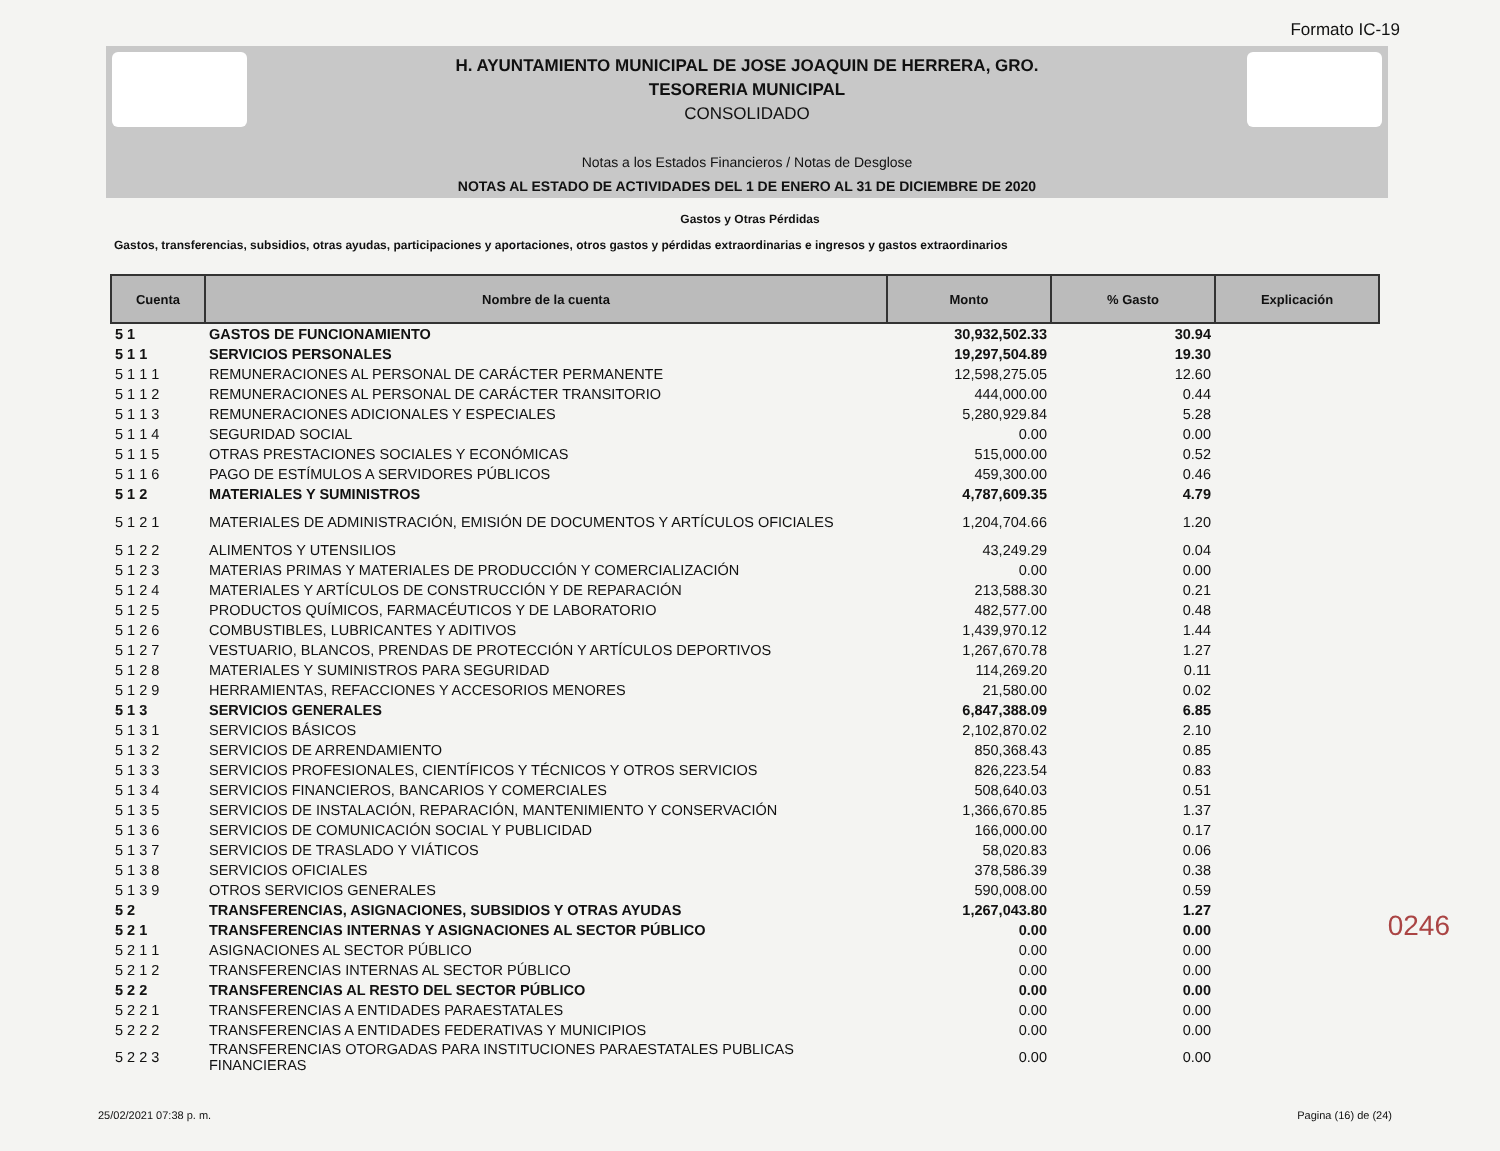Formato IC-19
H. AYUNTAMIENTO MUNICIPAL DE JOSE JOAQUIN DE HERRERA, GRO.
TESORERIA MUNICIPAL
CONSOLIDADO
Notas a los Estados Financieros / Notas de Desglose
NOTAS AL ESTADO DE ACTIVIDADES DEL 1 DE ENERO AL 31 DE DICIEMBRE DE 2020
Gastos y Otras Pérdidas
Gastos, transferencias, subsidios, otras ayudas, participaciones y aportaciones, otros gastos y pérdidas extraordinarias e ingresos y gastos extraordinarios
| Cuenta | Nombre de la cuenta | Monto | % Gasto | Explicación |
| --- | --- | --- | --- | --- |
| 5 1 | GASTOS DE FUNCIONAMIENTO | 30,932,502.33 | 30.94 | |
| 5 1 1 | SERVICIOS PERSONALES | 19,297,504.89 | 19.30 | |
| 5 1 1 1 | REMUNERACIONES AL PERSONAL DE CARÁCTER PERMANENTE | 12,598,275.05 | 12.60 | |
| 5 1 1 2 | REMUNERACIONES AL PERSONAL DE CARÁCTER TRANSITORIO | 444,000.00 | 0.44 | |
| 5 1 1 3 | REMUNERACIONES ADICIONALES Y ESPECIALES | 5,280,929.84 | 5.28 | |
| 5 1 1 4 | SEGURIDAD SOCIAL | 0.00 | 0.00 | |
| 5 1 1 5 | OTRAS PRESTACIONES SOCIALES Y ECONÓMICAS | 515,000.00 | 0.52 | |
| 5 1 1 6 | PAGO DE ESTÍMULOS A SERVIDORES PÚBLICOS | 459,300.00 | 0.46 | |
| 5 1 2 | MATERIALES Y SUMINISTROS | 4,787,609.35 | 4.79 | |
| 5 1 2 1 | MATERIALES DE ADMINISTRACIÓN, EMISIÓN DE DOCUMENTOS Y ARTÍCULOS OFICIALES | 1,204,704.66 | 1.20 | |
| 5 1 2 2 | ALIMENTOS Y UTENSILIOS | 43,249.29 | 0.04 | |
| 5 1 2 3 | MATERIAS PRIMAS Y MATERIALES DE PRODUCCIÓN Y COMERCIALIZACIÓN | 0.00 | 0.00 | |
| 5 1 2 4 | MATERIALES Y ARTÍCULOS DE CONSTRUCCIÓN Y DE REPARACIÓN | 213,588.30 | 0.21 | |
| 5 1 2 5 | PRODUCTOS QUÍMICOS, FARMACÉUTICOS Y DE LABORATORIO | 482,577.00 | 0.48 | |
| 5 1 2 6 | COMBUSTIBLES, LUBRICANTES Y ADITIVOS | 1,439,970.12 | 1.44 | |
| 5 1 2 7 | VESTUARIO, BLANCOS, PRENDAS DE PROTECCIÓN Y ARTÍCULOS DEPORTIVOS | 1,267,670.78 | 1.27 | |
| 5 1 2 8 | MATERIALES Y SUMINISTROS PARA SEGURIDAD | 114,269.20 | 0.11 | |
| 5 1 2 9 | HERRAMIENTAS, REFACCIONES Y ACCESORIOS MENORES | 21,580.00 | 0.02 | |
| 5 1 3 | SERVICIOS GENERALES | 6,847,388.09 | 6.85 | |
| 5 1 3 1 | SERVICIOS BÁSICOS | 2,102,870.02 | 2.10 | |
| 5 1 3 2 | SERVICIOS DE ARRENDAMIENTO | 850,368.43 | 0.85 | |
| 5 1 3 3 | SERVICIOS PROFESIONALES, CIENTÍFICOS Y TÉCNICOS Y OTROS SERVICIOS | 826,223.54 | 0.83 | |
| 5 1 3 4 | SERVICIOS FINANCIEROS, BANCARIOS Y COMERCIALES | 508,640.03 | 0.51 | |
| 5 1 3 5 | SERVICIOS DE INSTALACIÓN, REPARACIÓN, MANTENIMIENTO Y CONSERVACIÓN | 1,366,670.85 | 1.37 | |
| 5 1 3 6 | SERVICIOS DE COMUNICACIÓN SOCIAL Y PUBLICIDAD | 166,000.00 | 0.17 | |
| 5 1 3 7 | SERVICIOS DE TRASLADO Y VIÁTICOS | 58,020.83 | 0.06 | |
| 5 1 3 8 | SERVICIOS OFICIALES | 378,586.39 | 0.38 | |
| 5 1 3 9 | OTROS SERVICIOS GENERALES | 590,008.00 | 0.59 | |
| 5 2 | TRANSFERENCIAS, ASIGNACIONES, SUBSIDIOS Y OTRAS AYUDAS | 1,267,043.80 | 1.27 | |
| 5 2 1 | TRANSFERENCIAS INTERNAS Y ASIGNACIONES AL SECTOR PÚBLICO | 0.00 | 0.00 | |
| 5 2 1 1 | ASIGNACIONES AL SECTOR PÚBLICO | 0.00 | 0.00 | |
| 5 2 1 2 | TRANSFERENCIAS INTERNAS AL SECTOR PÚBLICO | 0.00 | 0.00 | |
| 5 2 2 | TRANSFERENCIAS AL RESTO DEL SECTOR PÚBLICO | 0.00 | 0.00 | |
| 5 2 2 1 | TRANSFERENCIAS A ENTIDADES PARAESTATALES | 0.00 | 0.00 | |
| 5 2 2 2 | TRANSFERENCIAS A ENTIDADES FEDERATIVAS Y MUNICIPIOS | 0.00 | 0.00 | |
| 5 2 2 3 | TRANSFERENCIAS OTORGADAS PARA INSTITUCIONES PARAESTATALES PUBLICAS FINANCIERAS | 0.00 | 0.00 | |
0246
25/02/2021 07:38 p. m. Pagina (16) de (24)